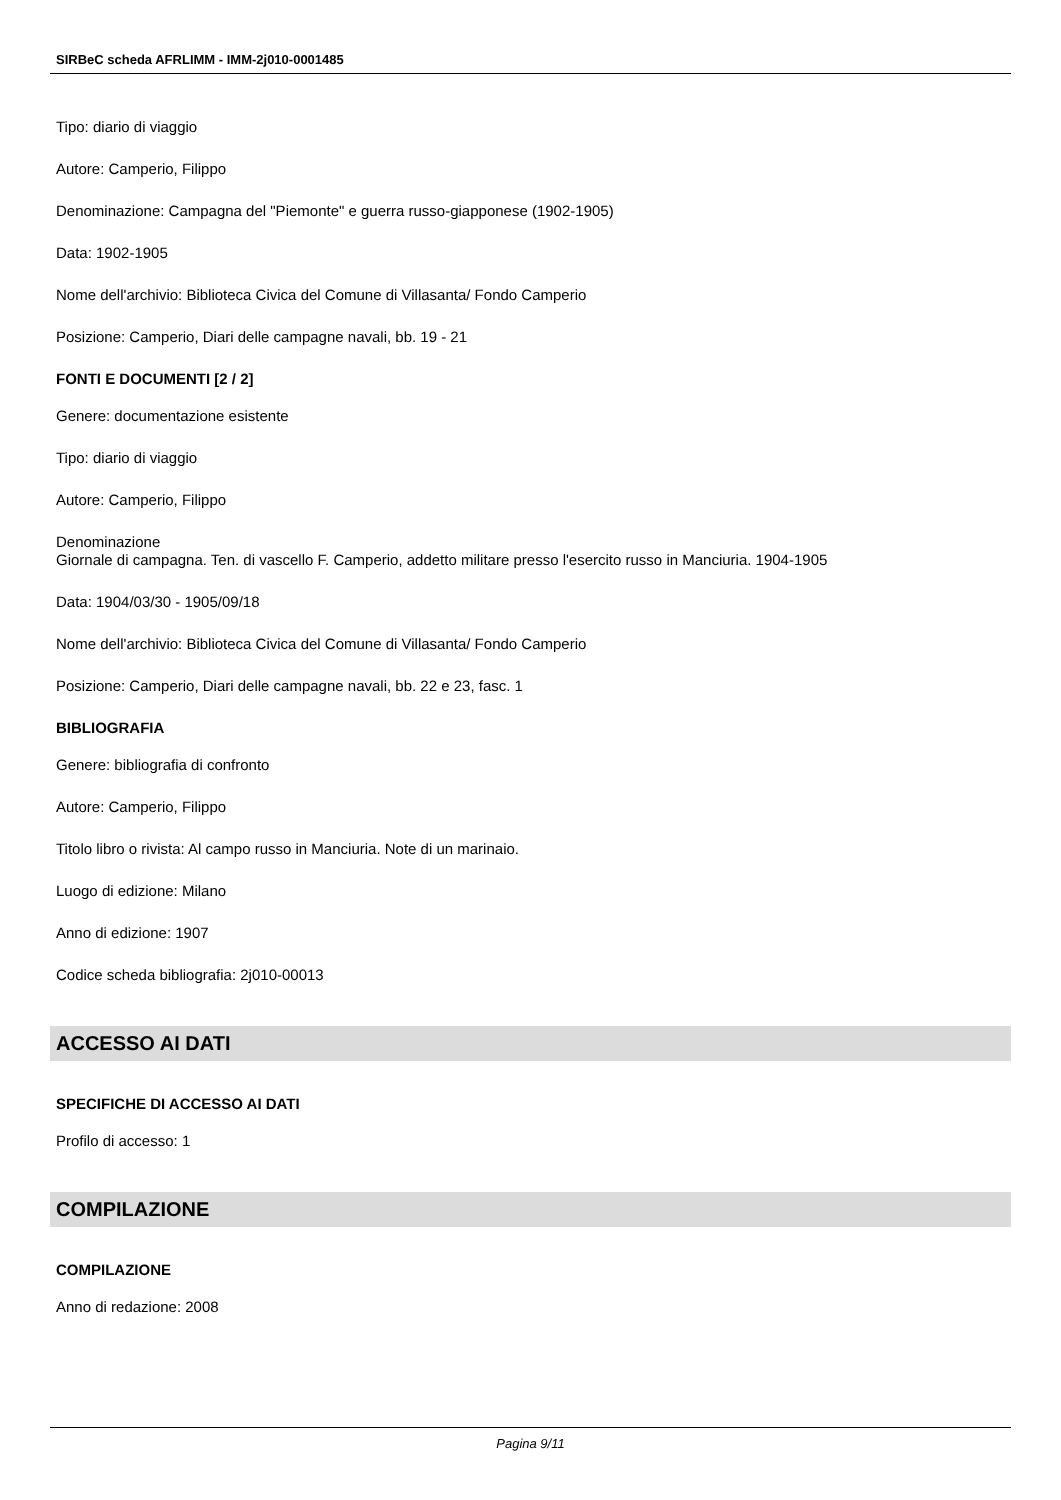SIRBeC scheda AFRLIMM - IMM-2j010-0001485
Tipo: diario di viaggio
Autore: Camperio, Filippo
Denominazione: Campagna del "Piemonte" e guerra russo-giapponese (1902-1905)
Data: 1902-1905
Nome dell'archivio: Biblioteca Civica del Comune di Villasanta/ Fondo Camperio
Posizione: Camperio, Diari delle campagne navali, bb. 19 - 21
FONTI E DOCUMENTI [2 / 2]
Genere: documentazione esistente
Tipo: diario di viaggio
Autore: Camperio, Filippo
Denominazione
Giornale di campagna. Ten. di vascello F. Camperio, addetto militare presso l'esercito russo in Manciuria. 1904-1905
Data: 1904/03/30 - 1905/09/18
Nome dell'archivio: Biblioteca Civica del Comune di Villasanta/ Fondo Camperio
Posizione: Camperio, Diari delle campagne navali, bb. 22 e 23, fasc. 1
BIBLIOGRAFIA
Genere: bibliografia di confronto
Autore: Camperio, Filippo
Titolo libro o rivista: Al campo russo in Manciuria. Note di un marinaio.
Luogo di edizione: Milano
Anno di edizione: 1907
Codice scheda bibliografia: 2j010-00013
ACCESSO AI DATI
SPECIFICHE DI ACCESSO AI DATI
Profilo di accesso: 1
COMPILAZIONE
COMPILAZIONE
Anno di redazione: 2008
Pagina 9/11